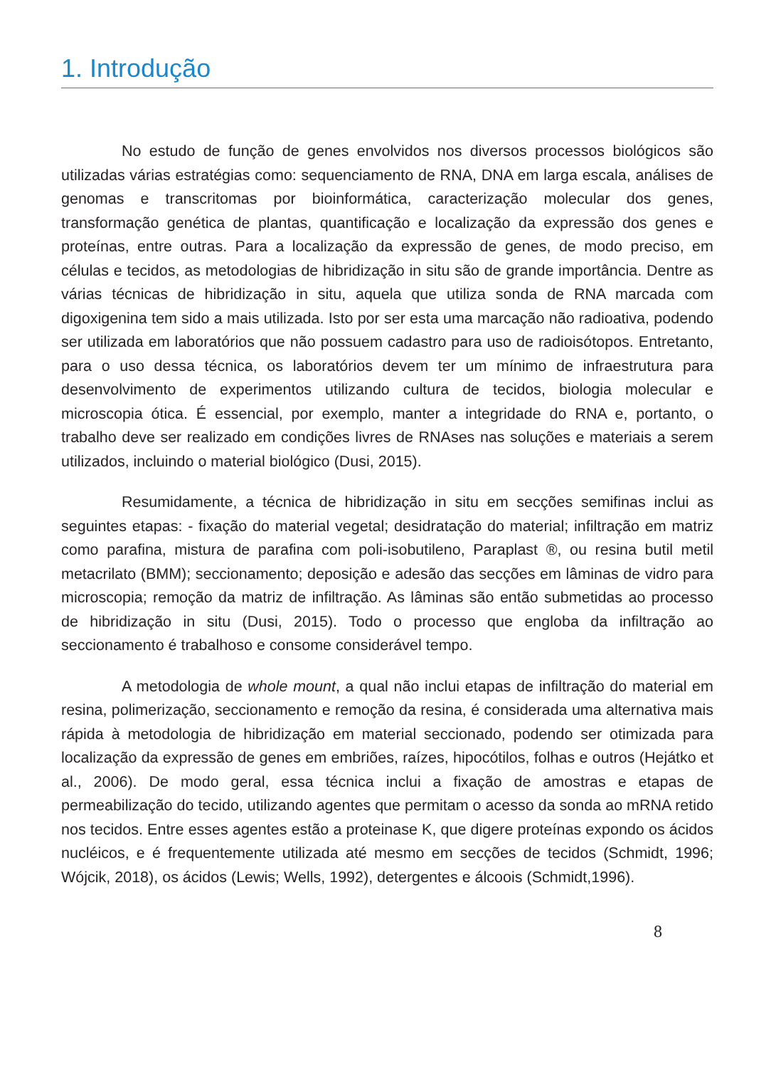1. Introdução
No estudo de função de genes envolvidos nos diversos processos biológicos são utilizadas várias estratégias como: sequenciamento de RNA, DNA em larga escala, análises de genomas e transcritomas por bioinformática, caracterização molecular dos genes, transformação genética de plantas, quantificação e localização da expressão dos genes e proteínas, entre outras. Para a localização da expressão de genes, de modo preciso, em células e tecidos, as metodologias de hibridização in situ são de grande importância. Dentre as várias técnicas de hibridização in situ, aquela que utiliza sonda de RNA marcada com digoxigenina tem sido a mais utilizada. Isto por ser esta uma marcação não radioativa, podendo ser utilizada em laboratórios que não possuem cadastro para uso de radioisótopos. Entretanto, para o uso dessa técnica, os laboratórios devem ter um mínimo de infraestrutura para desenvolvimento de experimentos utilizando cultura de tecidos, biologia molecular e microscopia ótica. É essencial, por exemplo, manter a integridade do RNA e, portanto, o trabalho deve ser realizado em condições livres de RNAses nas soluções e materiais a serem utilizados, incluindo o material biológico (Dusi, 2015).
Resumidamente, a técnica de hibridização in situ em secções semifinas inclui as seguintes etapas: - fixação do material vegetal; desidratação do material; infiltração em matriz como parafina, mistura de parafina com poli-isobutileno, Paraplast ®, ou resina butil metil metacrilato (BMM); seccionamento; deposição e adesão das secções em lâminas de vidro para microscopia; remoção da matriz de infiltração. As lâminas são então submetidas ao processo de hibridização in situ (Dusi, 2015). Todo o processo que engloba da infiltração ao seccionamento é trabalhoso e consome considerável tempo.
A metodologia de whole mount, a qual não inclui etapas de infiltração do material em resina, polimerização, seccionamento e remoção da resina, é considerada uma alternativa mais rápida à metodologia de hibridização em material seccionado, podendo ser otimizada para localização da expressão de genes em embriões, raízes, hipocótilos, folhas e outros (Hejátko et al., 2006). De modo geral, essa técnica inclui a fixação de amostras e etapas de permeabilização do tecido, utilizando agentes que permitam o acesso da sonda ao mRNA retido nos tecidos. Entre esses agentes estão a proteinase K, que digere proteínas expondo os ácidos nucléicos, e é frequentemente utilizada até mesmo em secções de tecidos (Schmidt, 1996; Wójcik, 2018), os ácidos (Lewis; Wells, 1992), detergentes e álcoois (Schmidt,1996).
8